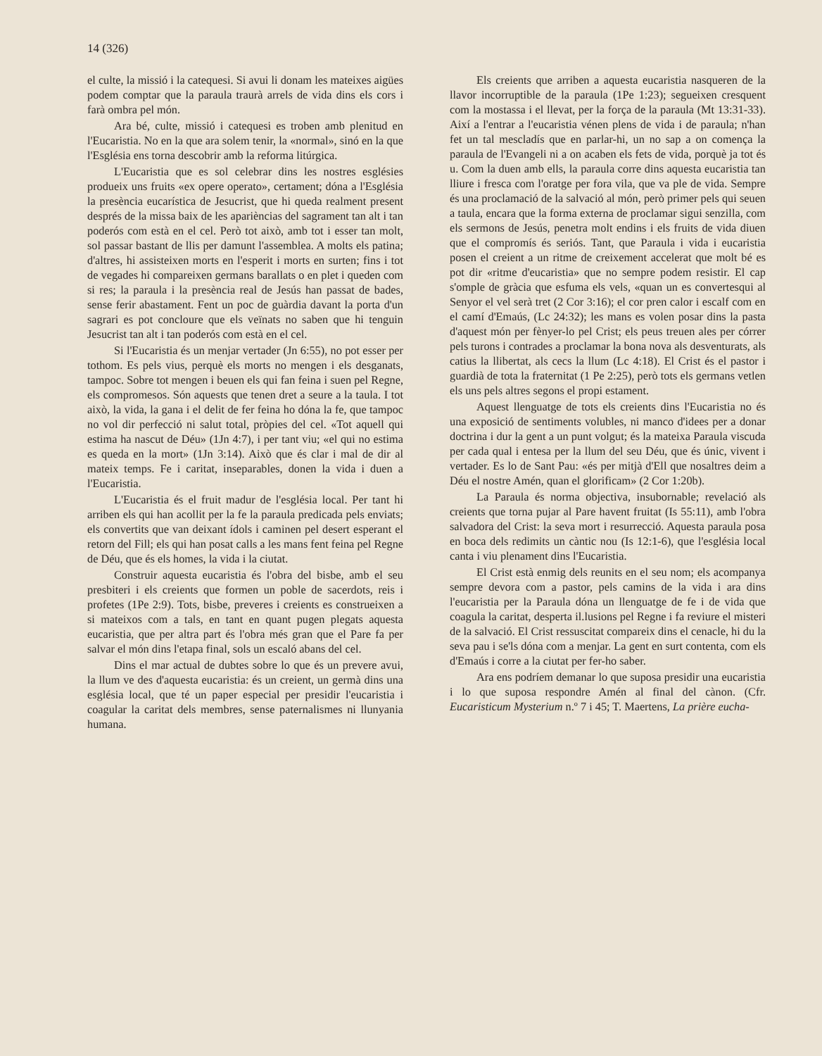14 (326)
el culte, la missió i la catequesi. Si avui li donam les mateixes aigües podem comptar que la paraula traurà arrels de vida dins els cors i farà ombra pel món.
Ara bé, culte, missió i catequesi es troben amb plenitud en l'Eucaristia. No en la que ara solem tenir, la «normal», sinó en la que l'Església ens torna descobrir amb la reforma litúrgica.
L'Eucaristia que es sol celebrar dins les nostres esglésies produeix uns fruits «ex opere operato», certament; dóna a l'Església la presència eucarística de Jesucrist, que hi queda realment present després de la missa baix de les aparièncias del sagrament tan alt i tan poderós com està en el cel. Però tot això, amb tot i esser tan molt, sol passar bastant de llis per damunt l'assemblea. A molts els patina; d'altres, hi assisteixen morts en l'esperit i morts en surten; fins i tot de vegades hi compareixen germans barallats o en plet i queden com si res; la paraula i la presència real de Jesús han passat de bades, sense ferir abastament. Fent un poc de guàrdia davant la porta d'un sagrari es pot concloure que els veïnats no saben que hi tenguin Jesucrist tan alt i tan poderós com està en el cel.
Si l'Eucaristia és un menjar vertader (Jn 6:55), no pot esser per tothom. Es pels vius, perquè els morts no mengen i els desganats, tampoc. Sobre tot mengen i beuen els qui fan feina i suen pel Regne, els compromesos. Són aquests que tenen dret a seure a la taula. I tot això, la vida, la gana i el delit de fer feina ho dóna la fe, que tampoc no vol dir perfecció ni salut total, pròpies del cel. «Tot aquell qui estima ha nascut de Déu» (1Jn 4:7), i per tant viu; «el qui no estima es queda en la mort» (1Jn 3:14). Això que és clar i mal de dir al mateix temps. Fe i caritat, inseparables, donen la vida i duen a l'Eucaristia.
L'Eucaristia és el fruit madur de l'església local. Per tant hi arriben els qui han acollit per la fe la paraula predicada pels enviats; els convertits que van deixant ídols i caminen pel desert esperant el retorn del Fill; els qui han posat calls a les mans fent feina pel Regne de Déu, que és els homes, la vida i la ciutat.
Construir aquesta eucaristia és l'obra del bisbe, amb el seu presbiteri i els creients que formen un poble de sacerdots, reis i profetes (1Pe 2:9). Tots, bisbe, preveres i creients es construeixen a si mateixos com a tals, en tant en quant pugen plegats aquesta eucaristia, que per altra part és l'obra més gran que el Pare fa per salvar el món dins l'etapa final, sols un escaló abans del cel.
Dins el mar actual de dubtes sobre lo que és un prevere avui, la llum ve des d'aquesta eucaristia: és un creient, un germà dins una església local, que té un paper especial per presidir l'eucaristia i coagular la caritat dels membres, sense paternalismes ni llunyania humana.
Els creients que arriben a aquesta eucaristia nasqueren de la llavor incorruptible de la paraula (1Pe 1:23); segueixen cresquent com la mostassa i el llevat, per la força de la paraula (Mt 13:31-33). Així a l'entrar a l'eucaristia vénen plens de vida i de paraula; n'han fet un tal mescladís que en parlar-hi, un no sap a on comença la paraula de l'Evangeli ni a on acaben els fets de vida, porquè ja tot és u. Com la duen amb ells, la paraula corre dins aquesta eucaristia tan lliure i fresca com l'oratge per fora vila, que va ple de vida. Sempre és una proclamació de la salvació al món, però primer pels qui seuen a taula, encara que la forma externa de proclamar sigui senzilla, com els sermons de Jesús, penetra molt endins i els fruits de vida diuen que el compromís és seriós. Tant, que Paraula i vida i eucaristia posen el creient a un ritme de creixement accelerat que molt bé es pot dir «ritme d'eucaristia» que no sempre podem resistir. El cap s'omple de gràcia que esfuma els vels, «quan un es convertesqui al Senyor el vel serà tret (2 Cor 3:16); el cor pren calor i escalf com en el camí d'Emaús, (Lc 24:32); les mans es volen posar dins la pasta d'aquest món per fènyer-lo pel Crist; els peus treuen ales per córrer pels turons i contrades a proclamar la bona nova als desventurats, als catius la llibertat, als cecs la llum (Lc 4:18). El Crist és el pastor i guardià de tota la fraternitat (1 Pe 2:25), però tots els germans vetlen els uns pels altres segons el propi estament.
Aquest llenguatge de tots els creients dins l'Eucaristia no és una exposició de sentiments volubles, ni manco d'idees per a donar doctrina i dur la gent a un punt volgut; és la mateixa Paraula viscuda per cada qual i entesa per la llum del seu Déu, que és únic, vivent i vertader. Es lo de Sant Pau: «és per mitjà d'Ell que nosaltres deim a Déu el nostre Amén, quan el glorificam» (2 Cor 1:20b).
La Paraula és norma objectiva, insubornable; revelació als creients que torna pujar al Pare havent fruitat (Is 55:11), amb l'obra salvadora del Crist: la seva mort i resurrecció. Aquesta paraula posa en boca dels redimits un càntic nou (Is 12:1-6), que l'església local canta i viu plenament dins l'Eucaristia.
El Crist està enmig dels reunits en el seu nom; els acompanya sempre devora com a pastor, pels camins de la vida i ara dins l'eucaristia per la Paraula dóna un llenguatge de fe i de vida que coagula la caritat, desperta il.lusions pel Regne i fa reviure el misteri de la salvació. El Crist ressuscitat compareix dins el cenacle, hi du la seva pau i se'ls dóna com a menjar. La gent en surt contenta, com els d'Emaús i corre a la ciutat per fer-ho saber.
Ara ens podríem demanar lo que suposa presidir una eucaristia i lo que suposa respondre Amén al final del cànon. (Cfr. Eucaristicum Mysterium n.º 7 i 45; T. Maertens, La prière eucha-